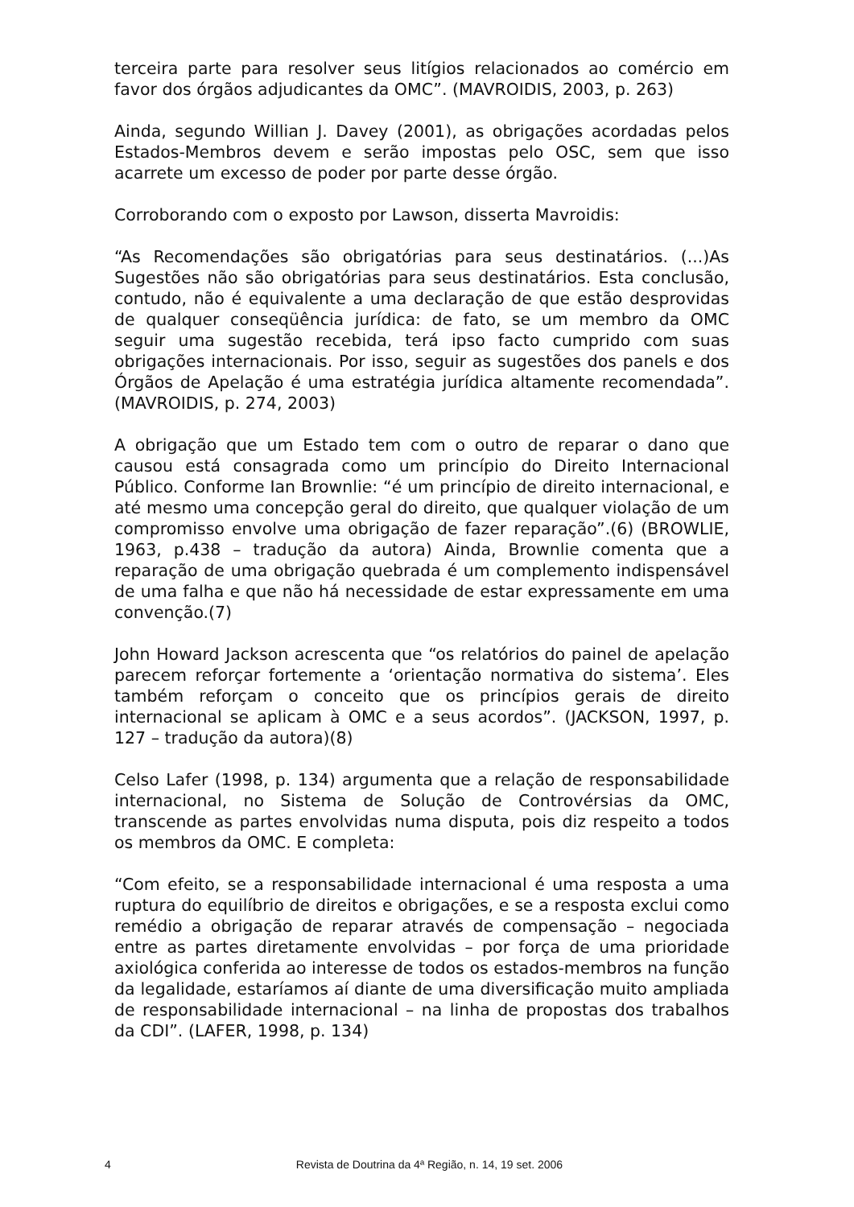terceira parte para resolver seus litígios relacionados ao comércio em favor dos órgãos adjudicantes da OMC”. (MAVROIDIS, 2003, p. 263)
Ainda, segundo Willian J. Davey (2001), as obrigações acordadas pelos Estados-Membros devem e serão impostas pelo OSC, sem que isso acarrete um excesso de poder por parte desse órgão.
Corroborando com o exposto por Lawson, disserta Mavroidis:
“As Recomendações são obrigatórias para seus destinatários. (...)As Sugestões não são obrigatórias para seus destinatários. Esta conclusão, contudo, não é equivalente a uma declaração de que estão desprovidas de qualquer conseqüência jurídica: de fato, se um membro da OMC seguir uma sugestão recebida, terá ipso facto cumprido com suas obrigações internacionais. Por isso, seguir as sugestões dos panels e dos Órgãos de Apelação é uma estratégia jurídica altamente recomendada”. (MAVROIDIS, p. 274, 2003)
A obrigação que um Estado tem com o outro de reparar o dano que causou está consagrada como um princípio do Direito Internacional Público. Conforme Ian Brownlie: “é um princípio de direito internacional, e até mesmo uma concepção geral do direito, que qualquer violação de um compromisso envolve uma obrigação de fazer reparação”.(6) (BROWLIE, 1963, p.438 – tradução da autora) Ainda, Brownlie comenta que a reparação de uma obrigação quebrada é um complemento indispensável de uma falha e que não há necessidade de estar expressamente em uma convenção.(7)
John Howard Jackson acrescenta que “os relatórios do painel de apelação parecem reforçar fortemente a ‘orientação normativa do sistema’. Eles também reforçam o conceito que os princípios gerais de direito internacional se aplicam à OMC e a seus acordos”. (JACKSON, 1997, p. 127 – tradução da autora)(8)
Celso Lafer (1998, p. 134) argumenta que a relação de responsabilidade internacional, no Sistema de Solução de Controvérsias da OMC, transcende as partes envolvidas numa disputa, pois diz respeito a todos os membros da OMC. E completa:
“Com efeito, se a responsabilidade internacional é uma resposta a uma ruptura do equilíbrio de direitos e obrigações, e se a resposta exclui como remédio a obrigação de reparar através de compensação – negociada entre as partes diretamente envolvidas – por força de uma prioridade axiológica conferida ao interesse de todos os estados-membros na função da legalidade, estaríamos aí diante de uma diversificação muito ampliada de responsabilidade internacional – na linha de propostas dos trabalhos da CDI”. (LAFER, 1998, p. 134)
4 Revista de Doutrina da 4ª Região, n. 14, 19 set. 2006